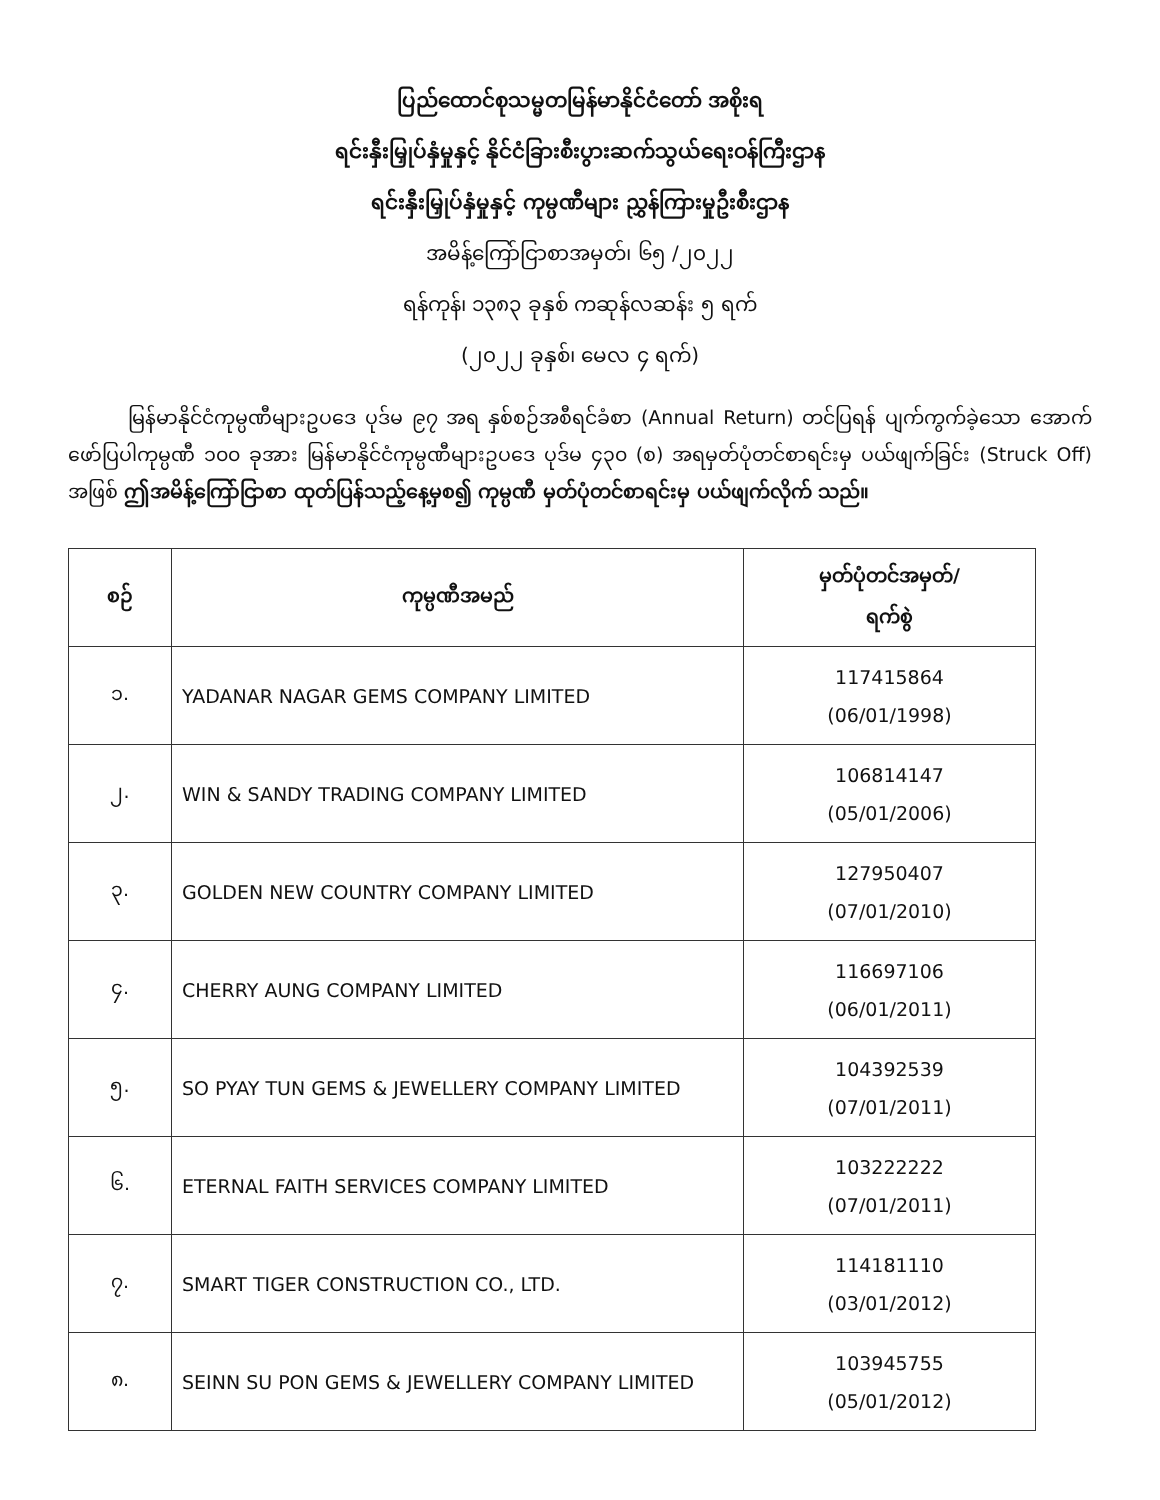ပြည်ထောင်စုသမ္မတမြန်မာနိုင်ငံတော် အစိုးရ
ရင်းနှီးမြှုပ်နှံမှုနှင့် နိုင်ငံခြားစီးပွားဆက်သွယ်ရေးဝန်ကြီးဌာန
ရင်းနှီးမြှုပ်နှံမှုနှင့် ကုမ္ပဏီများ ညွှန်ကြားမှုဦးစီးဌာန
အမိန့်ကြော်ငြာစာအမှတ်၊ ၆၅ /၂၀၂၂
ရန်ကုန်၊ ၁၃၈၃ ခုနှစ် ကဆုန်လဆန်း ၅ ရက်
(၂၀၂၂ ခုနှစ်၊ မေလ ၄ ရက်)
မြန်မာနိုင်ငံကုမ္ပဏီများဥပဒေ ပုဒ်မ ၉၇ အရ နှစ်စဉ်အစီရင်ခံစာ (Annual Return) တင်ပြရန် ပျက်ကွက်ခဲ့သော အောက်ဖော်ပြပါကုမ္ပဏီ ၁၀၀ ခုအား မြန်မာနိုင်ငံကုမ္ပဏီများဥပဒေ ပုဒ်မ ၄၃၀ (စ) အရမှတ်ပုံတင်စာရင်းမှ ပယ်ဖျက်ခြင်း (Struck Off) အဖြစ် ဤအမိန့်ကြော်ငြာစာ ထုတ်ပြန်သည့်နေ့မှစ၍ ကုမ္ပဏီ မှတ်ပုံတင်စာရင်းမှ ပယ်ဖျက်လိုက် သည်။
| စဉ် | ကုမ္ပဏီအမည် | မှတ်ပုံတင်အမှတ်/ ရက်စွဲ |
| --- | --- | --- |
| ၁. | YADANAR NAGAR GEMS COMPANY LIMITED | 117415864 (06/01/1998) |
| ၂. | WIN & SANDY TRADING COMPANY LIMITED | 106814147 (05/01/2006) |
| ၃. | GOLDEN NEW COUNTRY COMPANY LIMITED | 127950407 (07/01/2010) |
| ၄. | CHERRY AUNG COMPANY LIMITED | 116697106 (06/01/2011) |
| ၅. | SO PYAY TUN GEMS & JEWELLERY COMPANY LIMITED | 104392539 (07/01/2011) |
| ၆. | ETERNAL FAITH SERVICES COMPANY LIMITED | 103222222 (07/01/2011) |
| ၇. | SMART TIGER CONSTRUCTION CO., LTD. | 114181110 (03/01/2012) |
| ၈. | SEINN SU PON GEMS & JEWELLERY COMPANY LIMITED | 103945755 (05/01/2012) |